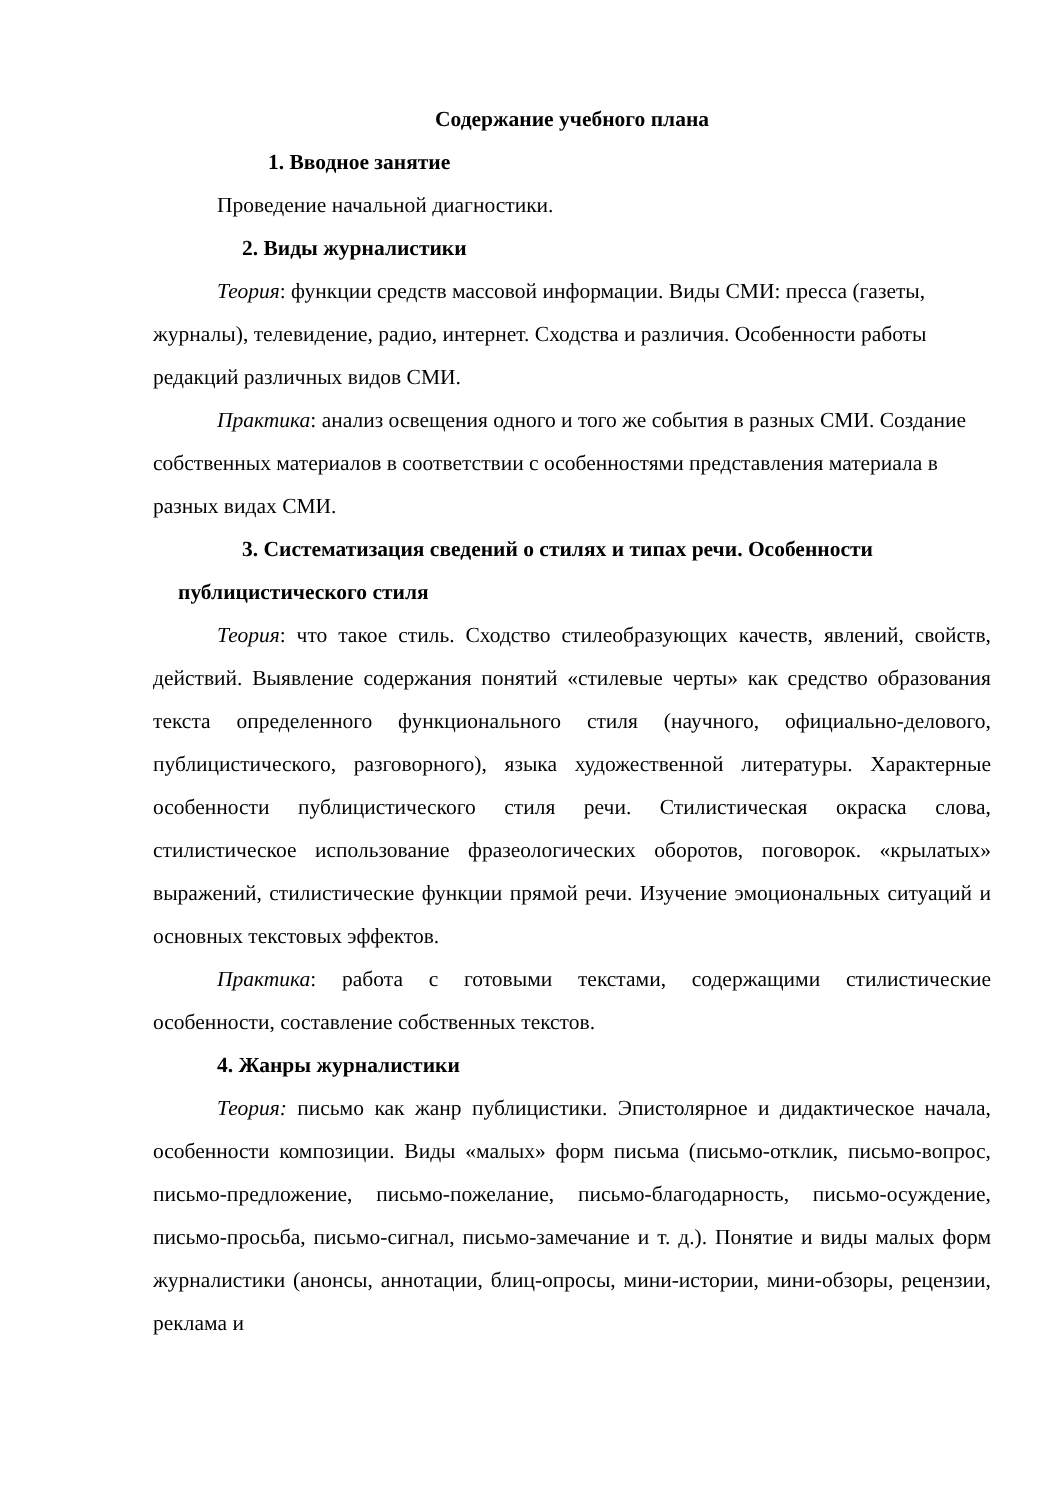Содержание учебного плана
1. Вводное занятие
Проведение начальной диагностики.
2. Виды журналистики
Теория: функции средств массовой информации. Виды СМИ: пресса (газеты, журналы), телевидение, радио, интернет. Сходства и различия. Особенности работы редакций различных видов СМИ.
Практика: анализ освещения одного и того же события в разных СМИ. Создание собственных материалов в соответствии с особенностями представления материала в разных видах СМИ.
3. Систематизация сведений о стилях и типах речи. Особенности
публицистического стиля
Теория: что такое стиль. Сходство стилеобразующих качеств, явлений, свойств, действий. Выявление содержания понятий «стилевые черты» как средство образования текста определенного функционального стиля (научного, официально-делового, публицистического, разговорного), языка художественной литературы. Характерные особенности публицистического стиля речи. Стилистическая окраска слова, стилистическое использование фразеологических оборотов, поговорок. «крылатых» выражений, стилистические функции прямой речи. Изучение эмоциональных ситуаций и основных текстовых эффектов.
Практика: работа с готовыми текстами, содержащими стилистические особенности, составление собственных текстов.
4. Жанры журналистики
Теория: письмо как жанр публицистики. Эпистолярное и дидактическое начала, особенности композиции. Виды «малых» форм письма (письмо-отклик, письмо-вопрос, письмо-предложение, письмо-пожелание, письмо-благодарность, письмо-осуждение, письмо-просьба, письмо-сигнал, письмо-замечание и т. д.). Понятие и виды малых форм журналистики (анонсы, аннотации, блиц-опросы, мини-истории, мини-обзоры, рецензии, реклама и